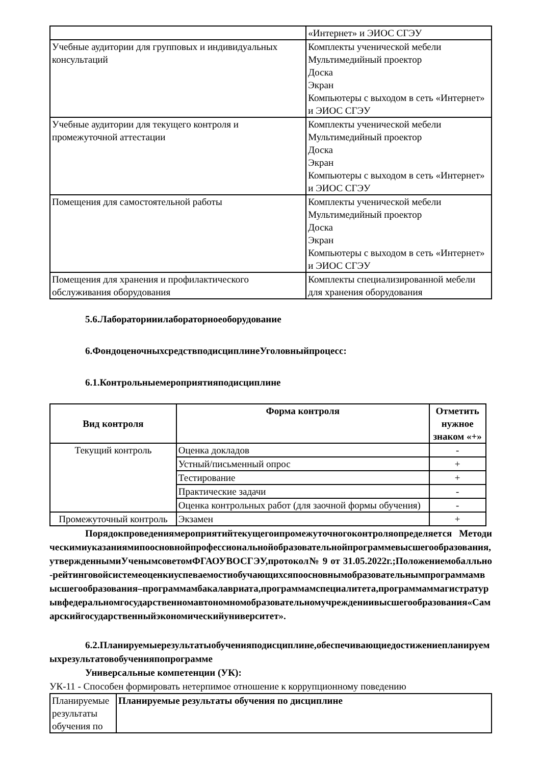| | «Интернет» и ЭИОС СГЭУ |
| Учебные аудитории для групповых и индивидуальных консультаций | Комплекты ученической мебели Мультимедийный проектор Доска Экран Компьютеры с выходом в сеть «Интернет» и ЭИОС СГЭУ |
| Учебные аудитории для текущего контроля и промежуточной аттестации | Комплекты ученической мебели Мультимедийный проектор Доска Экран Компьютеры с выходом в сеть «Интернет» и ЭИОС СГЭУ |
| Помещения для самостоятельной работы | Комплекты ученической мебели Мультимедийный проектор Доска Экран Компьютеры с выходом в сеть «Интернет» и ЭИОС СГЭУ |
| Помещения для хранения и профилактического обслуживания оборудования | Комплекты специализированной мебели для хранения оборудования |
5.6.Лабораторииилабораторноеоборудование
6.ФондоценочныхсредствподисциплинеУголовныйпроцесс:
6.1.Контрольныемероприятияподисциплине
| Вид контроля | Форма контроля | Отметить нужное знаком «+» |
| --- | --- | --- |
| Текущий контроль | Оценка докладов | - |
| | Устный/письменный опрос | + |
| | Тестирование | + |
| | Практические задачи | - |
| | Оценка контрольных работ (для заочной формы обучения) | - |
| Промежуточный контроль | Экзамен | + |
Порядокпроведениямероприятийтекущегоипромежуточногоконтроляопределяется Методическимиуказаниямипоосновнойпрофессиональнойобразовательнойпрограммевысшегообразования,утвержденнымиУченымсоветомФГАОУВОСГЭУ,протокол№ 9 от 31.05.2022г.;Положениемобалльно-рейтинговойсистемеоценкиуспеваемостиобучающихсяпоосновнымобразовательнымпрограммамвысшегообразования–программамбакалавриата,программамспециалитета,программаммагистратурывфедеральномгосударственномавтономномобразовательномучреждениивысшегообразования«Самарскийгосударственныйэкономическийуниверситет».
6.2.Планируемыерезультатыобученияподисциплине,обеспечивающиедостижениепланируемыхрезультатовобученияпопрограмме
Универсальные компетенции (УК):
УК-11 - Способен формировать нетерпимое отношение к коррупционному поведению
| Планируемые результаты обучения по | Планируемые результаты обучения по дисциплине |